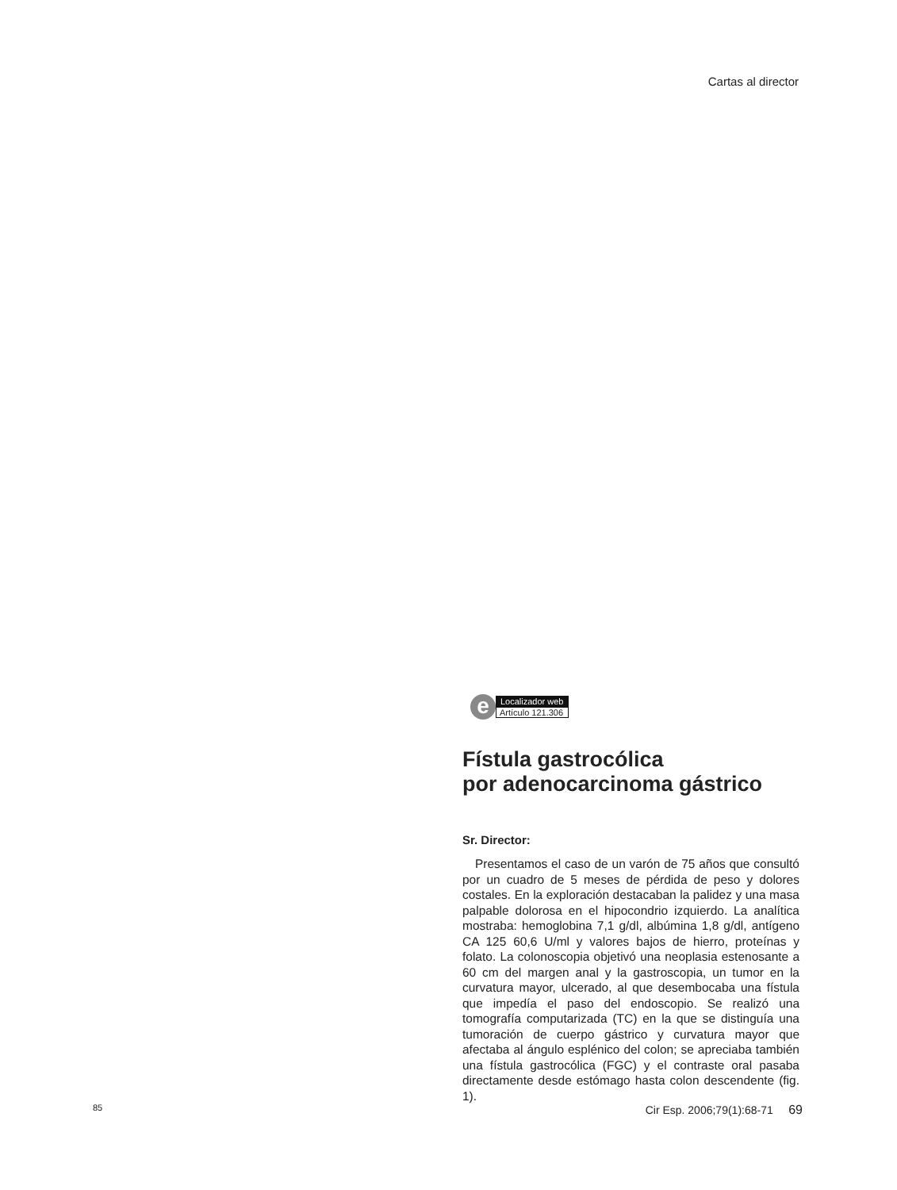Cartas al director
e
Localizador web
Artículo 121.306
Fístula gastrocólica
por adenocarcinoma gástrico
Sr. Director:
Presentamos el caso de un varón de 75 años que consultó por un cuadro de 5 meses de pérdida de peso y dolores costales. En la exploración destacaban la palidez y una masa palpable dolorosa en el hipocondrio izquierdo. La analítica mostraba: hemoglobina 7,1 g/dl, albúmina 1,8 g/dl, antígeno CA 125 60,6 U/ml y valores bajos de hierro, proteínas y folato. La colonoscopia objetivó una neoplasia estenosante a 60 cm del margen anal y la gastroscopia, un tumor en la curvatura mayor, ulcerado, al que desembocaba una fístula que impedía el paso del endoscopio. Se realizó una tomografía computarizada (TC) en la que se distinguía una tumoración de cuerpo gástrico y curvatura mayor que afectaba al ángulo esplénico del colon; se apreciaba también una fístula gastrocólica (FGC) y el contraste oral pasaba directamente desde estómago hasta colon descendente (fig. 1).
85 Cir Esp. 2006;79(1):68-71 69